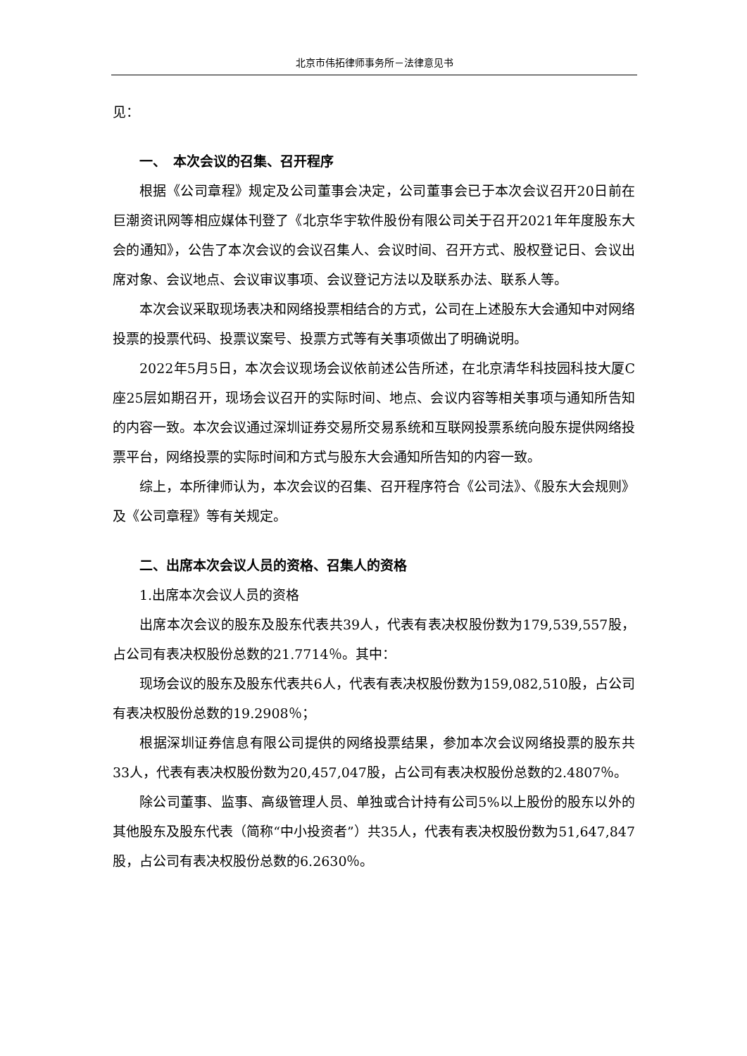北京市伟拓律师事务所－法律意见书
见：
一、　本次会议的召集、召开程序
根据《公司章程》规定及公司董事会决定，公司董事会已于本次会议召开20日前在巨潮资讯网等相应媒体刊登了《北京华宇软件股份有限公司关于召开2021年年度股东大会的通知》，公告了本次会议的会议召集人、会议时间、召开方式、股权登记日、会议出席对象、会议地点、会议审议事项、会议登记方法以及联系办法、联系人等。
本次会议采取现场表决和网络投票相结合的方式，公司在上述股东大会通知中对网络投票的投票代码、投票议案号、投票方式等有关事项做出了明确说明。
2022年5月5日，本次会议现场会议依前述公告所述，在北京清华科技园科技大厦C座25层如期召开，现场会议召开的实际时间、地点、会议内容等相关事项与通知所告知的内容一致。本次会议通过深圳证券交易所交易系统和互联网投票系统向股东提供网络投票平台，网络投票的实际时间和方式与股东大会通知所告知的内容一致。
综上，本所律师认为，本次会议的召集、召开程序符合《公司法》、《股东大会规则》及《公司章程》等有关规定。
二、出席本次会议人员的资格、召集人的资格
1.出席本次会议人员的资格
出席本次会议的股东及股东代表共39人，代表有表决权股份数为179,539,557股，占公司有表决权股份总数的21.7714％。其中：
现场会议的股东及股东代表共6人，代表有表决权股份数为159,082,510股，占公司有表决权股份总数的19.2908％；
根据深圳证券信息有限公司提供的网络投票结果，参加本次会议网络投票的股东共33人，代表有表决权股份数为20,457,047股，占公司有表决权股份总数的2.4807％。
除公司董事、监事、高级管理人员、单独或合计持有公司5%以上股份的股东以外的其他股东及股东代表（简称“中小投资者”）共35人，代表有表决权股份数为51,647,847股，占公司有表决权股份总数的6.2630％。